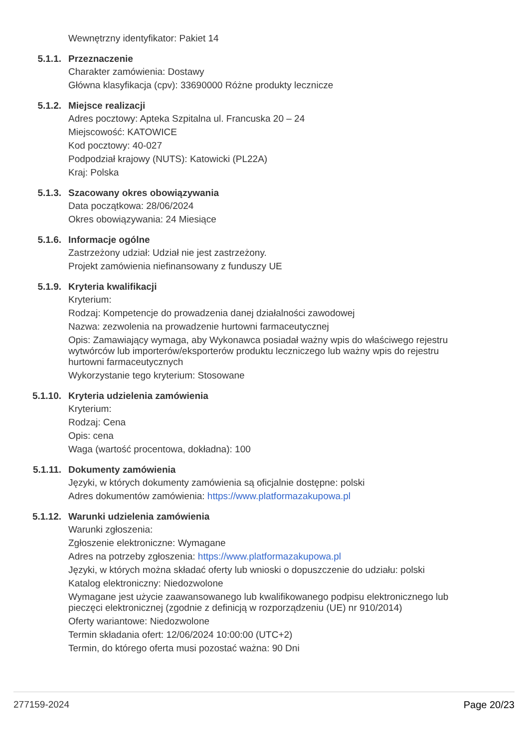Wewnętrzny identyfikator: Pakiet 14
5.1.1. Przeznaczenie
Charakter zamówienia: Dostawy
Główna klasyfikacja (cpv): 33690000 Różne produkty lecznicze
5.1.2. Miejsce realizacji
Adres pocztowy: Apteka Szpitalna ul. Francuska 20 – 24
Miejscowość: KATOWICE
Kod pocztowy: 40-027
Podpodział krajowy (NUTS): Katowicki (PL22A)
Kraj: Polska
5.1.3. Szacowany okres obowiązywania
Data początkowa: 28/06/2024
Okres obowiązywania: 24 Miesiące
5.1.6. Informacje ogólne
Zastrzeżony udział: Udział nie jest zastrzeżony.
Projekt zamówienia niefinansowany z funduszy UE
5.1.9. Kryteria kwalifikacji
Kryterium:
Rodzaj: Kompetencje do prowadzenia danej działalności zawodowej
Nazwa: zezwolenia na prowadzenie hurtowni farmaceutycznej
Opis: Zamawiający wymaga, aby Wykonawca posiadał ważny wpis do właściwego rejestru wytwórców lub importerów/eksporterów produktu leczniczego lub ważny wpis do rejestru hurtowni farmaceutycznych
Wykorzystanie tego kryterium: Stosowane
5.1.10. Kryteria udzielenia zamówienia
Kryterium:
Rodzaj: Cena
Opis: cena
Waga (wartość procentowa, dokładna): 100
5.1.11. Dokumenty zamówienia
Języki, w których dokumenty zamówienia są oficjalnie dostępne: polski
Adres dokumentów zamówienia: https://www.platformazakupowa.pl
5.1.12. Warunki udzielenia zamówienia
Warunki zgłoszenia:
Zgłoszenie elektroniczne: Wymagane
Adres na potrzeby zgłoszenia: https://www.platformazakupowa.pl
Języki, w których można składać oferty lub wnioski o dopuszczenie do udziału: polski
Katalog elektroniczny: Niedozwolone
Wymagane jest użycie zaawansowanego lub kwalifikowanego podpisu elektronicznego lub pieczęci elektronicznej (zgodnie z definicją w rozporządzeniu (UE) nr 910/2014)
Oferty wariantowe: Niedozwolone
Termin składania ofert: 12/06/2024 10:00:00 (UTC+2)
Termin, do którego oferta musi pozostać ważna: 90 Dni
277159-2024 Page 20/23